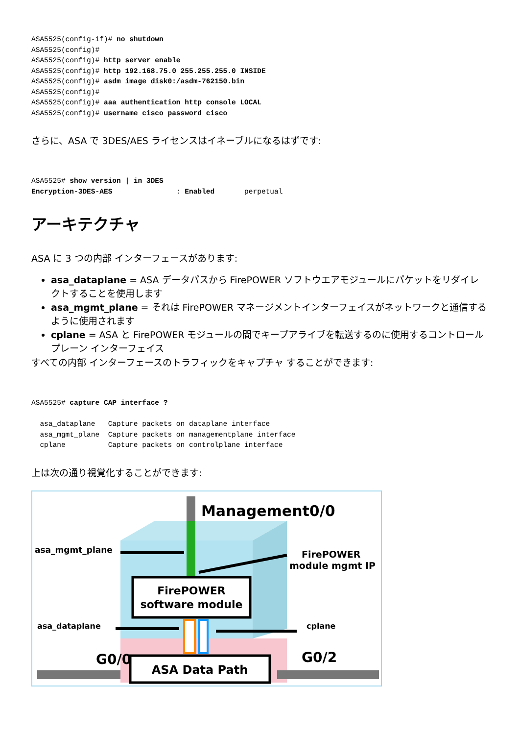ASA5525(config-if)# no shutdown
ASA5525(config)#
ASA5525(config)# http server enable
ASA5525(config)# http 192.168.75.0 255.255.255.0 INSIDE
ASA5525(config)# asdm image disk0:/asdm-762150.bin
ASA5525(config)#
ASA5525(config)# aaa authentication http console LOCAL
ASA5525(config)# username cisco password cisco
さらに、ASA で 3DES/AES ライセンスはイネーブルになるはずです:
ASA5525# show version | in 3DES
Encryption-3DES-AES               : Enabled       perpetual
アーキテクチャ
ASA に 3 つの内部 インターフェースがあります:
asa_dataplane = ASA データパスから FirePOWER ソフトウエアモジュールにパケットをリダイレクトすることを使用します
asa_mgmt_plane = それは FirePOWER マネージメントインターフェイスがネットワークと通信するように使用されます
cplane = ASA と FirePOWER モジュールの間でキープアライブを転送するのに使用するコントロール プレーン インターフェイス
すべての内部 インターフェースのトラフィックをキャプチャ することができます:
ASA5525# capture CAP interface ?

  asa_dataplane   Capture packets on dataplane interface
  asa_mgmt_plane  Capture packets on managementplane interface
  cplane          Capture packets on controlplane interface
上は次の通り視覚化することができます:
Management0/0
asa_mgmt_plane
FirePOWER
module mgmt IP
FirePOWER
software module
asa_dataplane
cplane
G0/0
G0/2
ASA Data Path